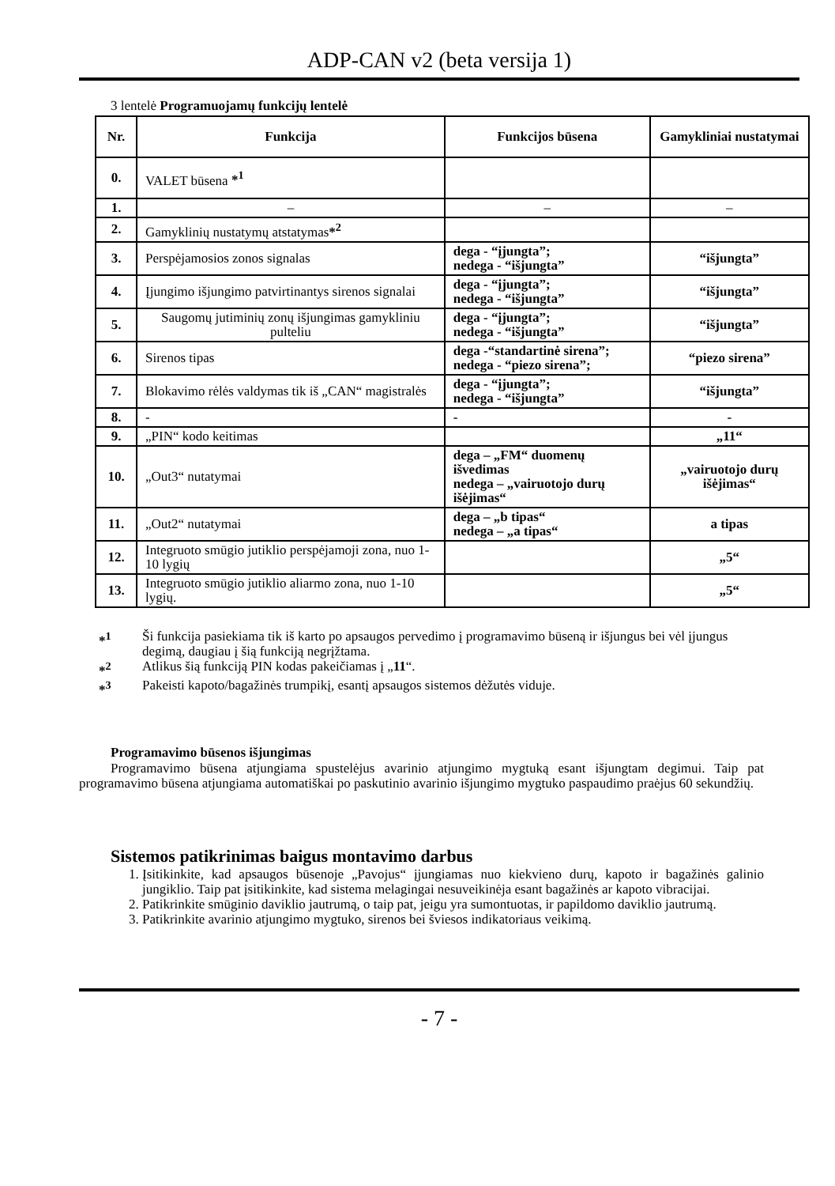ADP-CAN v2 (beta versija 1)
3 lentelė Programuojamų funkcijų lentelė
| Nr. | Funkcija | Funkcijos būsena | Gamykliniai nustatymai |
| --- | --- | --- | --- |
| 0. | VALET būsena *<sup>1</sup> | | |
| 1. | – | – | – |
| 2. | Gamyklinių nustatymų atstatymas *<sup>2</sup> | | |
| 3. | Perspėjamosios zonos signalas | dega - “įjungta”; nedega - “išjungta” | “išjungta” |
| 4. | Įjungimo išjungimo patvirtinantys sirenos signalai | dega - “įjungta”; nedega - “išjungta” | “išjungta” |
| 5. | Saugomų jutiminių zonų išjungimas gamykliniu pulteliu | dega - “įjungta”; nedega - “išjungta” | “išjungta” |
| 6. | Sirenos tipas | dega -“standartinė sirena”; nedega - “piezo sirena”; | “piezo sirena” |
| 7. | Blokavimo rėlės valdymas tik iš „CAN“ magistralės | dega - “įjungta”; nedega - “išjungta” | “išjungta” |
| 8. | - | - | - |
| 9. | „PIN“ kodo keitimas | | „11“ |
| 10. | „Out3“ nutatymai | dega – „FM“ duomenų išvedimas nedega – „vairuotojo durų išėjimas“ | „vairuotojo durų išėjimas“ |
| 11. | „Out2“ nutatymai | dega – „b tipas“ nedega – „a tipas“ | a tipas |
| 12. | Integruoto smūgio jutiklio perspėjamoji zona, nuo 1-10 lygių | | „5“ |
| 13. | Integruoto smūgio jutiklio aliarmo zona, nuo 1-10 lygių. | | „5“ |
*<sup>1</sup> Ši funkcija pasiekiama tik iš karto po apsaugos pervedimo į programavimo būseną ir išjungus bei vėl įjungus degimą, daugiau į šią funkciją negrįžtama.
*<sup>2</sup> Atlikus šią funkciją PIN kodas pakeičiamas į „11“.
*<sup>3</sup> Pakeisti kapoto/bagažinės trumpikį, esantį apsaugos sistemos dėžutės viduje.
Programavimo būsenos išjungimas
Programavimo būsena atjungiama spustelėjus avarinio atjungimo mygtuką esant išjungtam degimui. Taip pat programavimo būsena atjungiama automatiškai po paskutinio avarinio išjungimo mygtuko paspaudimo praėjus 60 sekundžių.
Sistemos patikrinimas baigus montavimo darbus
1. Įsitikinkite, kad apsaugos būsenoje „Pavojus“ įjungiamas nuo kiekvieno durų, kapoto ir bagažinės galinio jungiklio. Taip pat įsitikinkite, kad sistema melagingai nesuveikinėja esant bagažinės ar kapoto vibracijai.
2. Patikrinkite smūginio daviklio jautrumą, o taip pat, jeigu yra sumontuotas, ir papildomo daviklio jautrumą.
3. Patikrinkite avarinio atjungimo mygtuko, sirenos bei šviesos indikatoriaus veikimą.
- 7 -